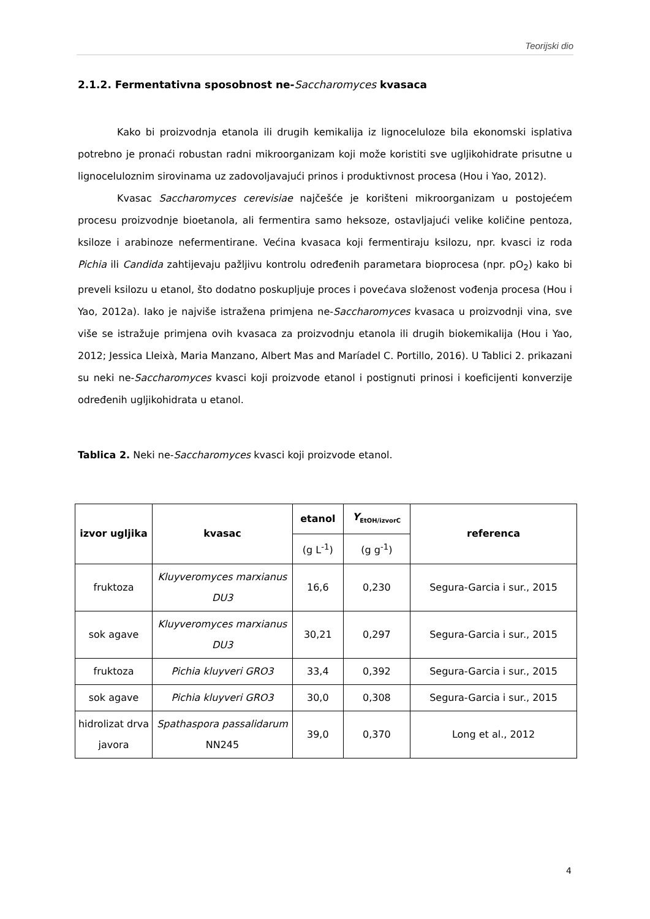Teorijski dio
2.1.2. Fermentativna sposobnost ne-Saccharomyces kvasaca
Kako bi proizvodnja etanola ili drugih kemikalija iz lignoceluloze bila ekonomski isplativa potrebno je pronaći robustan radni mikroorganizam koji može koristiti sve ugljikohidrate prisutne u lignoceluloznim sirovinama uz zadovoljavajući prinos i produktivnost procesa (Hou i Yao, 2012).
Kvasac Saccharomyces cerevisiae najčešće je korišteni mikroorganizam u postojećem procesu proizvodnje bioetanola, ali fermentira samo heksoze, ostavljajući velike količine pentoza, ksiloze i arabinoze nefermentirane. Većina kvasaca koji fermentiraju ksilozu, npr. kvasci iz roda Pichia ili Candida zahtijevaju pažljivu kontrolu određenih parametara bioprocesa (npr. pO<sub>2</sub>) kako bi preveli ksilozu u etanol, što dodatno poskupljuje proces i povećava složenost vođenja procesa (Hou i Yao, 2012a). Iako je najviše istražena primjena ne-Saccharomyces kvasaca u proizvodnji vina, sve više se istražuje primjena ovih kvasaca za proizvodnju etanola ili drugih biokemikalija (Hou i Yao, 2012; Jessica Lleixà, Maria Manzano, Albert Mas and Maríadel C. Portillo, 2016). U Tablici 2. prikazani su neki ne-Saccharomyces kvasci koji proizvode etanol i postignuti prinosi i koeficijenti konverzije određenih ugljikohidrata u etanol.
Tablica 2. Neki ne-Saccharomyces kvasci koji proizvode etanol.
| izvor ugljika | kvasac | etanol | Y<sub>EtOH/izvorC</sub> | referenca |
| --- | --- | --- | --- | --- |
| | | (g L<sup>-1</sup>) | (g g<sup>-1</sup>) | |
| fruktoza | Kluyveromyces marxianus DU3 | 16,6 | 0,230 | Segura-Garcia i sur., 2015 |
| sok agave | Kluyveromyces marxianus DU3 | 30,21 | 0,297 | Segura-Garcia i sur., 2015 |
| fruktoza | Pichia kluyveri GRO3 | 33,4 | 0,392 | Segura-Garcia i sur., 2015 |
| sok agave | Pichia kluyveri GRO3 | 30,0 | 0,308 | Segura-Garcia i sur., 2015 |
| hidrolizat drva javora | Spathaspora passalidarum NN245 | 39,0 | 0,370 | Long et al., 2012 |
4